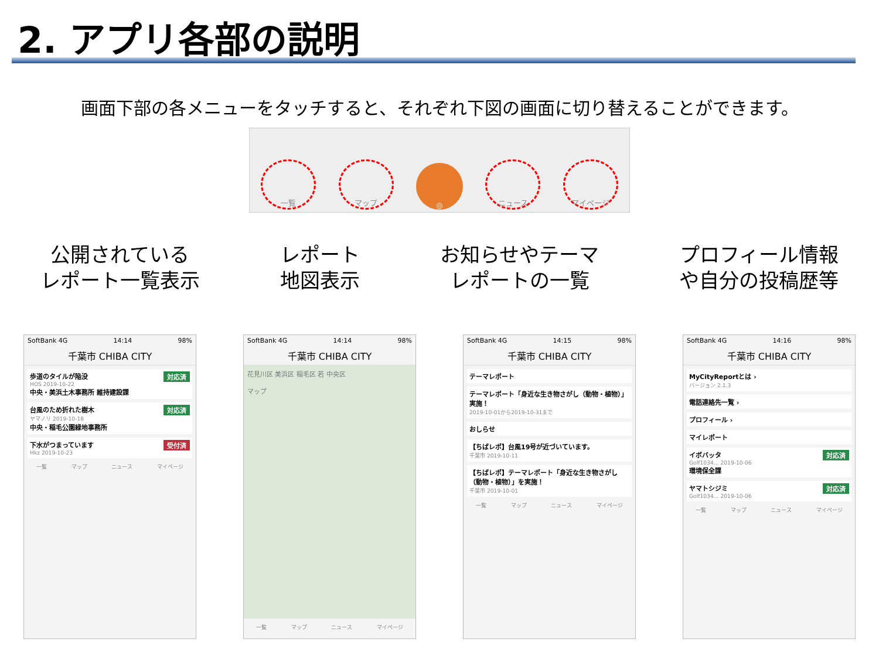2. アプリ各部の説明
画面下部の各メニューをタッチすると、それぞれ下図の画面に切り替えることができます。
一覧 マップ ◎ ニュース マイページ
公開されている
レポート一覧表示
レポート
地図表示
お知らせやテーマ
レポートの一覧
プロフィール情報
や自分の投稿歴等
SoftBank 4G 14:14 98%
千葉市 CHIBA CITY
歩道のタイルが陥没 対応済
HOS 2019-10-22
中央・美浜土木事務所 維持建設課
台風のため折れた樹木 対応済
ヤマノリ 2019-10-18
中央・稲毛公園緑地事務所
下水がつまっています 受付済
Hkz 2019-10-23
一覧 マップ ニュース マイページ
SoftBank 4G 14:14 98%
千葉市 CHIBA CITY
花見川区 美浜区 稲毛区 若 中央区
マップ
一覧 マップ ニュース マイページ
SoftBank 4G 14:15 98%
千葉市 CHIBA CITY
テーマレポート
テーマレポート「身近な生き物さがし（動物・植物）」実施！
2019-10-01から2019-10-31まで
おしらせ
【ちばレポ】台風19号が近づいています。
千葉市 2019-10-11
【ちばレポ】テーマレポート「身近な生き物さがし（動物・植物）」を実施！
千葉市 2019-10-01
一覧 マップ ニュース マイページ
SoftBank 4G 14:16 98%
千葉市 CHIBA CITY
MyCityReportとは ›
バージョン 2.1.3
電話連絡先一覧 ›
プロフィール ›
マイレポート
イボバッタ 対応済
Golf1034... 2019-10-06
環境保全課
ヤマトシジミ 対応済
Golf1034... 2019-10-06
一覧 マップ ニュース マイページ